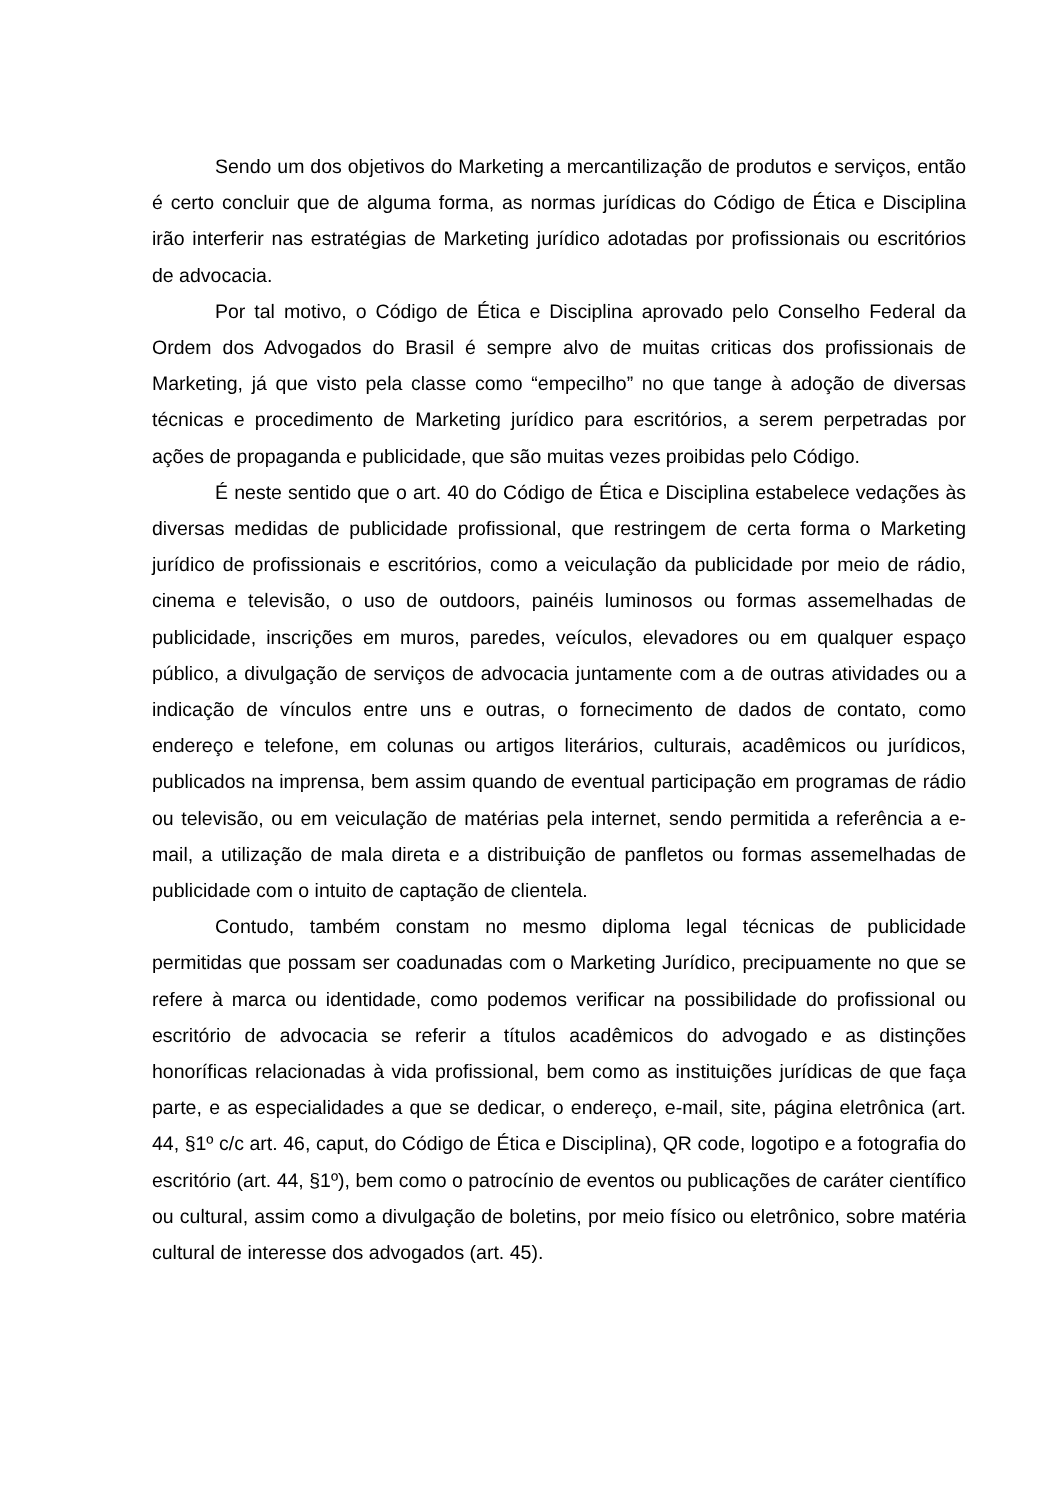Sendo um dos objetivos do Marketing a mercantilização de produtos e serviços, então é certo concluir que de alguma forma, as normas jurídicas do Código de Ética e Disciplina irão interferir nas estratégias de Marketing jurídico adotadas por profissionais ou escritórios de advocacia.
Por tal motivo, o Código de Ética e Disciplina aprovado pelo Conselho Federal da Ordem dos Advogados do Brasil é sempre alvo de muitas criticas dos profissionais de Marketing, já que visto pela classe como “empecilho” no que tange à adoção de diversas técnicas e procedimento de Marketing jurídico para escritórios, a serem perpetradas por ações de propaganda e publicidade, que são muitas vezes proibidas pelo Código.
É neste sentido que o art. 40 do Código de Ética e Disciplina estabelece vedações às diversas medidas de publicidade profissional, que restringem de certa forma o Marketing jurídico de profissionais e escritórios, como a veiculação da publicidade por meio de rádio, cinema e televisão, o uso de outdoors, painéis luminosos ou formas assemelhadas de publicidade, inscrições em muros, paredes, veículos, elevadores ou em qualquer espaço público, a divulgação de serviços de advocacia juntamente com a de outras atividades ou a indicação de vínculos entre uns e outras, o fornecimento de dados de contato, como endereço e telefone, em colunas ou artigos literários, culturais, acadêmicos ou jurídicos, publicados na imprensa, bem assim quando de eventual participação em programas de rádio ou televisão, ou em veiculação de matérias pela internet, sendo permitida a referência a e-mail, a utilização de mala direta e a distribuição de panfletos ou formas assemelhadas de publicidade com o intuito de captação de clientela.
Contudo, também constam no mesmo diploma legal técnicas de publicidade permitidas que possam ser coadunadas com o Marketing Jurídico, precipuamente no que se refere à marca ou identidade, como podemos verificar na possibilidade do profissional ou escritório de advocacia se referir a títulos acadêmicos do advogado e as distinções honoríficas relacionadas à vida profissional, bem como as instituições jurídicas de que faça parte, e as especialidades a que se dedicar, o endereço, e-mail, site, página eletrônica (art. 44, §1º c/c art. 46, caput, do Código de Ética e Disciplina), QR code, logotipo e a fotografia do escritório (art. 44, §1º), bem como o patrocínio de eventos ou publicações de caráter científico ou cultural, assim como a divulgação de boletins, por meio físico ou eletrônico, sobre matéria cultural de interesse dos advogados (art. 45).